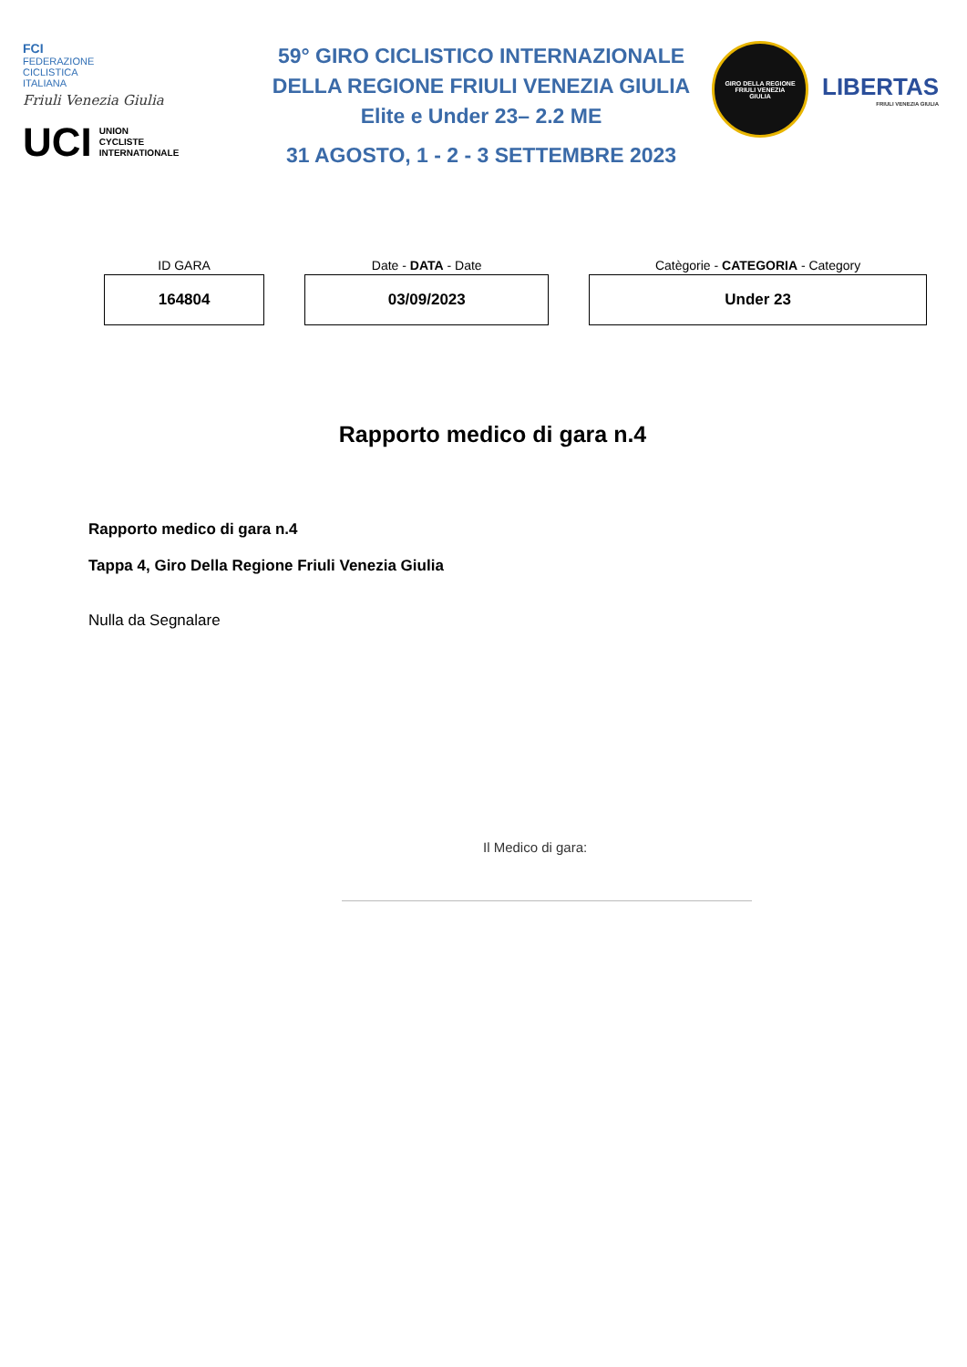FCI
FEDERAZIONE
CICLISTICA
ITALIANA
Friuli Venezia Giulia
UCI UNION
CYCLISTE
INTERNATIONALE
59° GIRO CICLISTICO INTERNAZIONALE
DELLA REGIONE FRIULI VENEZIA GIULIA
Elite e Under 23– 2.2 ME
31 AGOSTO, 1 - 2 - 3 SETTEMBRE 2023
GIRO DELLA REGIONE
FRIULI VENEZIA
GIULIA
LIBERTAS
FRIULI VENEZIA GIULIA
| ID GARA | Date - DATA - Date | Catègorie - CATEGORIA - Category |
| --- | --- | --- |
| 164804 | 03/09/2023 | Under 23 |
Rapporto medico di gara n.4
Rapporto medico di gara n.4
Tappa 4, Giro Della Regione Friuli Venezia Giulia
Nulla da Segnalare
Il Medico di gara: